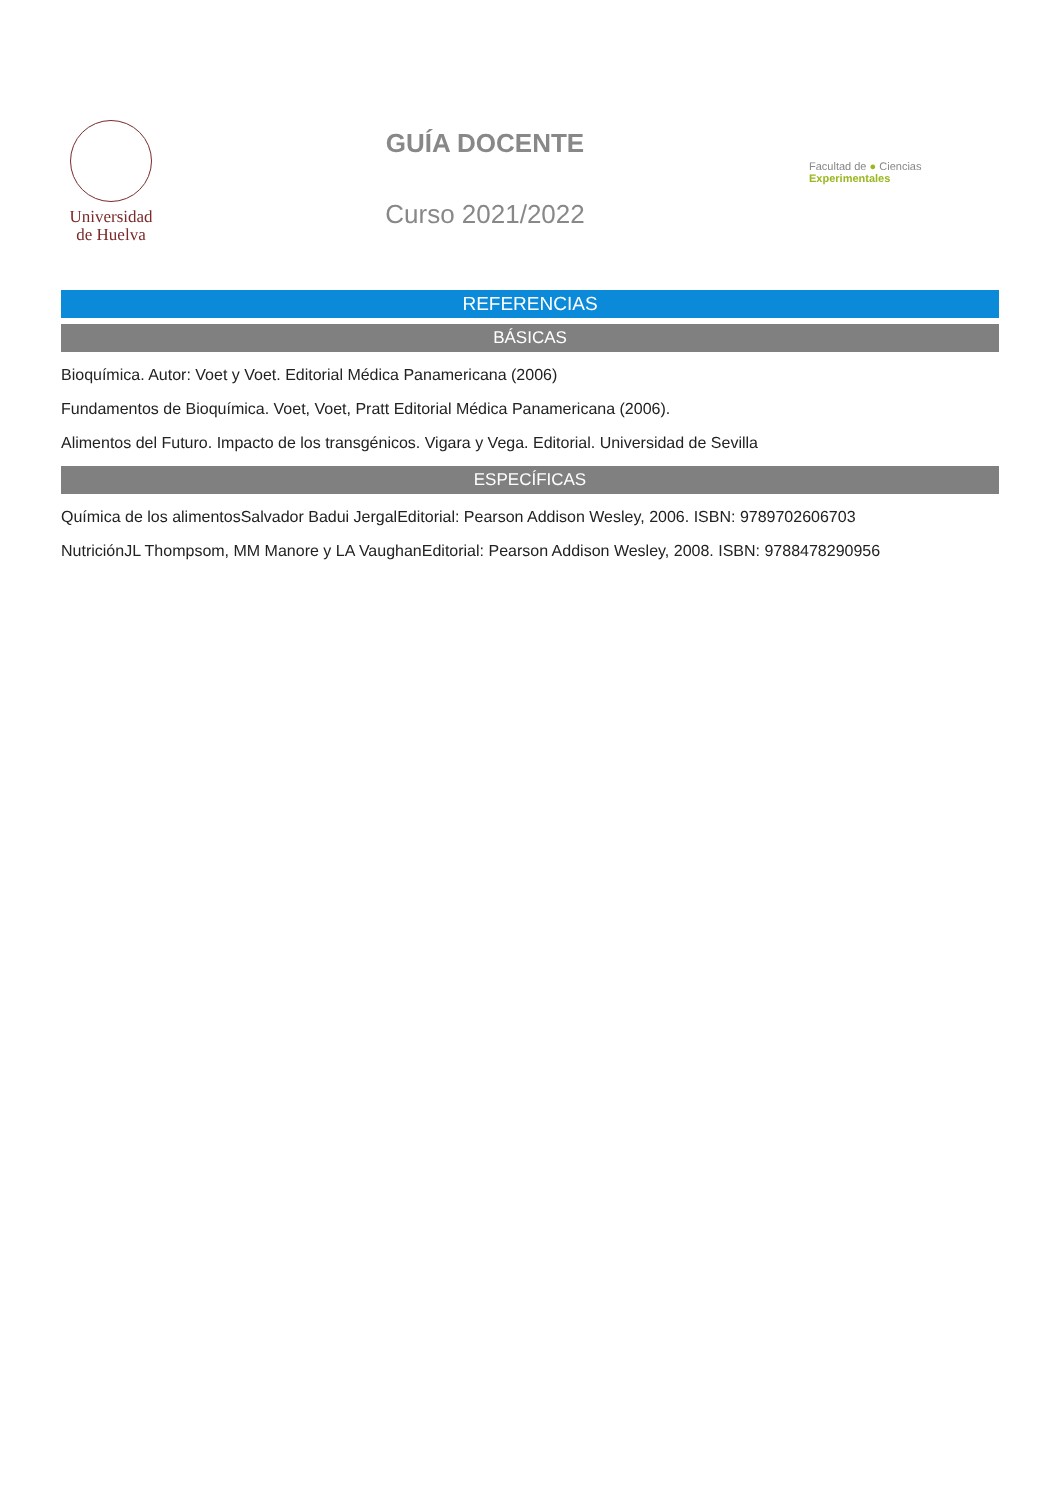Universidad
de Huelva
GUÍA DOCENTE
Curso 2021/2022
Facultad de ● Ciencias Experimentales
REFERENCIAS
BÁSICAS
Bioquímica. Autor: Voet y Voet. Editorial Médica Panamericana (2006)
Fundamentos de Bioquímica. Voet, Voet, Pratt Editorial Médica Panamericana (2006).
Alimentos del Futuro. Impacto de los transgénicos. Vigara y Vega. Editorial. Universidad de Sevilla
ESPECÍFICAS
Química de los alimentosSalvador Badui JergalEditorial: Pearson Addison Wesley, 2006. ISBN: 9789702606703
NutriciónJL Thompsom, MM Manore y LA VaughanEditorial: Pearson Addison Wesley, 2008. ISBN: 9788478290956